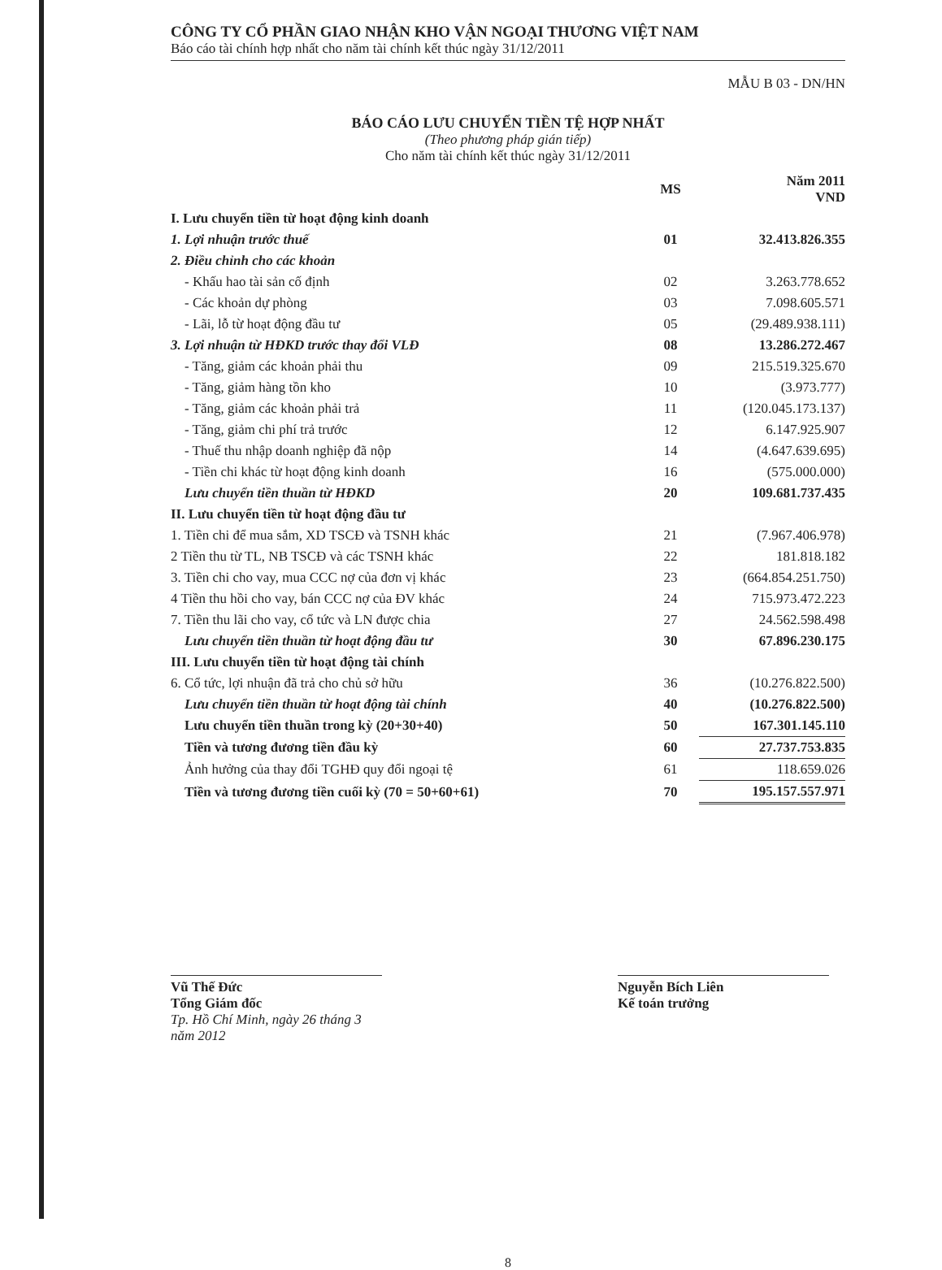CÔNG TY CỔ PHẦN GIAO NHẬN KHO VẬN NGOẠI THƯƠNG VIỆT NAM
Báo cáo tài chính hợp nhất cho năm tài chính kết thúc ngày 31/12/2011
MẪU B 03 - DN/HN
BÁO CÁO LƯU CHUYỂN TIỀN TỆ HỢP NHẤT
(Theo phương pháp gián tiếp)
Cho năm tài chính kết thúc ngày 31/12/2011
| | MS | Năm 2011 VND |
| --- | --- | --- |
| I. Lưu chuyển tiền từ hoạt động kinh doanh | | |
| 1. Lợi nhuận trước thuế | 01 | 32.413.826.355 |
| 2. Điều chỉnh cho các khoản | | |
| - Khấu hao tài sản cố định | 02 | 3.263.778.652 |
| - Các khoản dự phòng | 03 | 7.098.605.571 |
| - Lãi, lỗ từ hoạt động đầu tư | 05 | (29.489.938.111) |
| 3. Lợi nhuận từ HĐKD trước thay đổi VLĐ | 08 | 13.286.272.467 |
| - Tăng, giảm các khoản phải thu | 09 | 215.519.325.670 |
| - Tăng, giảm hàng tồn kho | 10 | (3.973.777) |
| - Tăng, giảm các khoản phải trả | 11 | (120.045.173.137) |
| - Tăng, giảm chi phí trả trước | 12 | 6.147.925.907 |
| - Thuế thu nhập doanh nghiệp đã nộp | 14 | (4.647.639.695) |
| - Tiền chi khác từ hoạt động kinh doanh | 16 | (575.000.000) |
| Lưu chuyển tiền thuần từ HĐKD | 20 | 109.681.737.435 |
| II. Lưu chuyển tiền từ hoạt động đầu tư | | |
| 1. Tiền chi để mua sắm, XD TSCĐ và TSNH khác | 21 | (7.967.406.978) |
| 2 Tiền thu từ TL, NB TSCĐ và các TSNH khác | 22 | 181.818.182 |
| 3. Tiền chi cho vay, mua CCC nợ của đơn vị khác | 23 | (664.854.251.750) |
| 4 Tiền thu hồi cho vay, bán CCC nợ của ĐV khác | 24 | 715.973.472.223 |
| 7. Tiền thu lãi cho vay, cổ tức và LN được chia | 27 | 24.562.598.498 |
| Lưu chuyển tiền thuần từ hoạt động đầu tư | 30 | 67.896.230.175 |
| III. Lưu chuyển tiền từ hoạt động tài chính | | |
| 6. Cổ tức, lợi nhuận đã trả cho chủ sở hữu | 36 | (10.276.822.500) |
| Lưu chuyển tiền thuần từ hoạt động tài chính | 40 | (10.276.822.500) |
| Lưu chuyển tiền thuần trong kỳ (20+30+40) | 50 | 167.301.145.110 |
| Tiền và tương đương tiền đầu kỳ | 60 | 27.737.753.835 |
| Ảnh hưởng của thay đổi TGHĐ quy đổi ngoại tệ | 61 | 118.659.026 |
| Tiền và tương đương tiền cuối kỳ (70 = 50+60+61) | 70 | 195.157.557.971 |
Vũ Thế Đức
Tổng Giám đốc
Tp. Hồ Chí Minh, ngày 26 tháng 3 năm 2012
Nguyễn Bích Liên
Kế toán trưởng
8